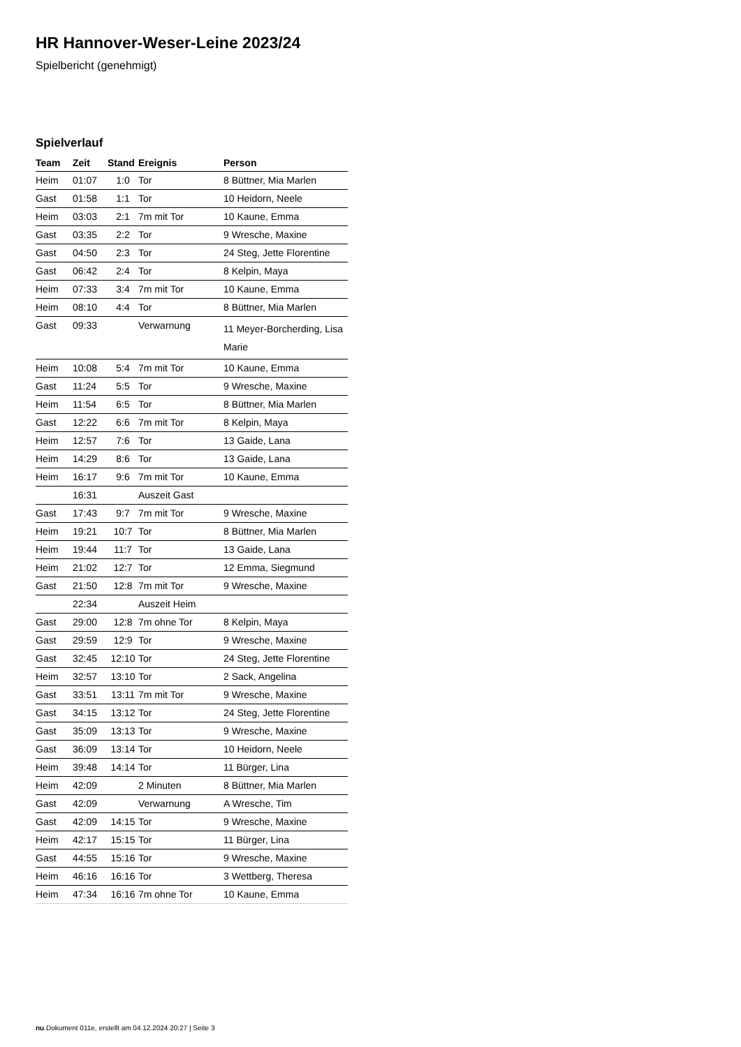HR Hannover-Weser-Leine 2023/24
Spielbericht (genehmigt)
Spielverlauf
| Team | Zeit | Stand | Ereignis | Person |
| --- | --- | --- | --- | --- |
| Heim | 01:07 | 1:0 | Tor | 8 Büttner, Mia Marlen |
| Gast | 01:58 | 1:1 | Tor | 10 Heidorn, Neele |
| Heim | 03:03 | 2:1 | 7m mit Tor | 10 Kaune, Emma |
| Gast | 03:35 | 2:2 | Tor | 9 Wresche, Maxine |
| Gast | 04:50 | 2:3 | Tor | 24 Steg, Jette Florentine |
| Gast | 06:42 | 2:4 | Tor | 8 Kelpin, Maya |
| Heim | 07:33 | 3:4 | 7m mit Tor | 10 Kaune, Emma |
| Heim | 08:10 | 4:4 | Tor | 8 Büttner, Mia Marlen |
| Gast | 09:33 | | Verwarnung | 11 Meyer-Borcherding, Lisa Marie |
| Heim | 10:08 | 5:4 | 7m mit Tor | 10 Kaune, Emma |
| Gast | 11:24 | 5:5 | Tor | 9 Wresche, Maxine |
| Heim | 11:54 | 6:5 | Tor | 8 Büttner, Mia Marlen |
| Gast | 12:22 | 6:6 | 7m mit Tor | 8 Kelpin, Maya |
| Heim | 12:57 | 7:6 | Tor | 13 Gaide, Lana |
| Heim | 14:29 | 8:6 | Tor | 13 Gaide, Lana |
| Heim | 16:17 | 9:6 | 7m mit Tor | 10 Kaune, Emma |
| | 16:31 | | Auszeit Gast | |
| Gast | 17:43 | 9:7 | 7m mit Tor | 9 Wresche, Maxine |
| Heim | 19:21 | 10:7 | Tor | 8 Büttner, Mia Marlen |
| Heim | 19:44 | 11:7 | Tor | 13 Gaide, Lana |
| Heim | 21:02 | 12:7 | Tor | 12 Emma, Siegmund |
| Gast | 21:50 | 12:8 | 7m mit Tor | 9 Wresche, Maxine |
| | 22:34 | | Auszeit Heim | |
| Gast | 29:00 | 12:8 | 7m ohne Tor | 8 Kelpin, Maya |
| Gast | 29:59 | 12:9 | Tor | 9 Wresche, Maxine |
| Gast | 32:45 | 12:10 | Tor | 24 Steg, Jette Florentine |
| Heim | 32:57 | 13:10 | Tor | 2 Sack, Angelina |
| Gast | 33:51 | 13:11 | 7m mit Tor | 9 Wresche, Maxine |
| Gast | 34:15 | 13:12 | Tor | 24 Steg, Jette Florentine |
| Gast | 35:09 | 13:13 | Tor | 9 Wresche, Maxine |
| Gast | 36:09 | 13:14 | Tor | 10 Heidorn, Neele |
| Heim | 39:48 | 14:14 | Tor | 11 Bürger, Lina |
| Heim | 42:09 | | 2 Minuten | 8 Büttner, Mia Marlen |
| Gast | 42:09 | | Verwarnung | A Wresche, Tim |
| Gast | 42:09 | 14:15 | Tor | 9 Wresche, Maxine |
| Heim | 42:17 | 15:15 | Tor | 11 Bürger, Lina |
| Gast | 44:55 | 15:16 | Tor | 9 Wresche, Maxine |
| Heim | 46:16 | 16:16 | Tor | 3 Wettberg, Theresa |
| Heim | 47:34 | 16:16 | 7m ohne Tor | 10 Kaune, Emma |
nu.Dokument 011e, erstellt am 04.12.2024 20:27 | Seite 3